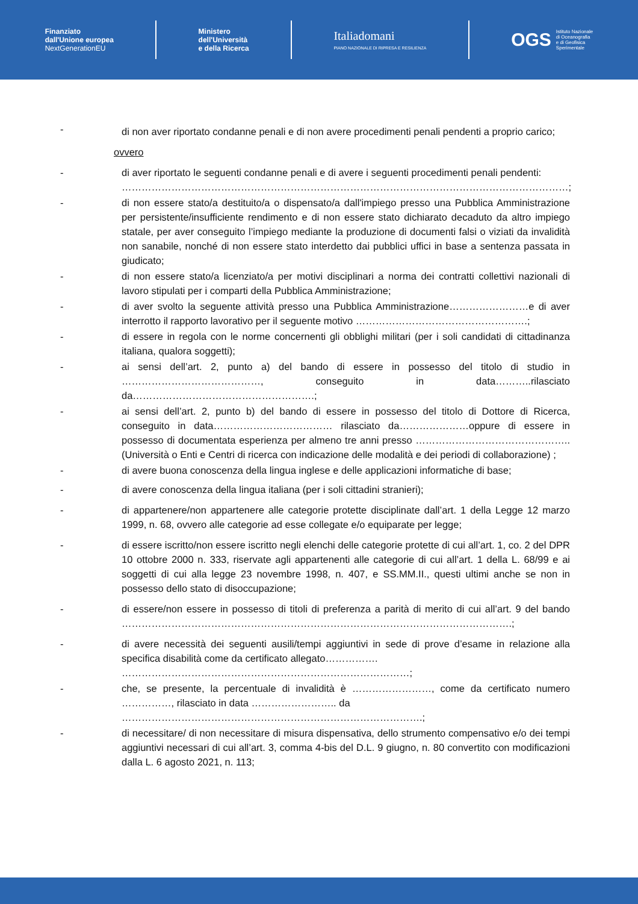Finanziato
dall'Unione europea
NextGenerationEU
Ministero
dell'Università
e della Ricerca
Italiadomani
PIANO NAZIONALE DI RIPRESA E RESILIENZA
OGS Istituto Nazionale
di Oceanografia
e di Geofisica
Sperimentale
-
di non aver riportato condanne penali e di non avere procedimenti penali pendenti a proprio carico;
ovvero
- di aver riportato le seguenti condanne penali e di avere i seguenti procedimenti penali pendenti:
………………………………………………………………………………………………………………………;
- di non essere stato/a destituito/a o dispensato/a dall'impiego presso una Pubblica Amministrazione per persistente/insufficiente rendimento e di non essere stato dichiarato decaduto da altro impiego statale, per aver conseguito l’impiego mediante la produzione di documenti falsi o viziati da invalidità non sanabile, nonché di non essere stato interdetto dai pubblici uffici in base a sentenza passata in giudicato;
- di non essere stato/a licenziato/a per motivi disciplinari a norma dei contratti collettivi nazionali di lavoro stipulati per i comparti della Pubblica Amministrazione;
- di aver svolto la seguente attività presso una Pubblica Amministrazione……………………e di aver interrotto il rapporto lavorativo per il seguente motivo …………………………………………….;
- di essere in regola con le norme concernenti gli obblighi militari (per i soli candidati di cittadinanza italiana, qualora soggetti);
- ai sensi dell’art. 2, punto a) del bando di essere in possesso del titolo di studio in ……………………………………, conseguito in data………..rilasciato da……………………………………………….;
- ai sensi dell’art. 2, punto b) del bando di essere in possesso del titolo di Dottore di Ricerca, conseguito in data……………………………… rilasciato da…………………oppure di essere in possesso di documentata esperienza per almeno tre anni presso ……………………………………….. (Università o Enti e Centri di ricerca con indicazione delle modalità e dei periodi di collaborazione) ;
- di avere buona conoscenza della lingua inglese e delle applicazioni informatiche di base;
- di avere conoscenza della lingua italiana (per i soli cittadini stranieri);
- di appartenere/non appartenere alle categorie protette disciplinate dall’art. 1 della Legge 12 marzo 1999, n. 68, ovvero alle categorie ad esse collegate e/o equiparate per legge;
- di essere iscritto/non essere iscritto negli elenchi delle categorie protette di cui all’art. 1, co. 2 del DPR 10 ottobre 2000 n. 333, riservate agli appartenenti alle categorie di cui all’art. 1 della L. 68/99 e ai soggetti di cui alla legge 23 novembre 1998, n. 407, e SS.MM.II., questi ultimi anche se non in possesso dello stato di disoccupazione;
- di essere/non essere in possesso di titoli di preferenza a parità di merito di cui all’art. 9 del bando ……………………………………………………………………………………………………….;
- di avere necessità dei seguenti ausili/tempi aggiuntivi in sede di prove d’esame in relazione alla specifica disabilità come da certificato allegato…………….
……………………………………………………………………………;
- che, se presente, la percentuale di invalidità è ……………………, come da certificato numero ……………, rilasciato in data …………………….. da
……………………………………………………………………………….;
- di necessitare/ di non necessitare di misura dispensativa, dello strumento compensativo e/o dei tempi aggiuntivi necessari di cui all’art. 3, comma 4-bis del D.L. 9 giugno, n. 80 convertito con modificazioni dalla L. 6 agosto 2021, n. 113;